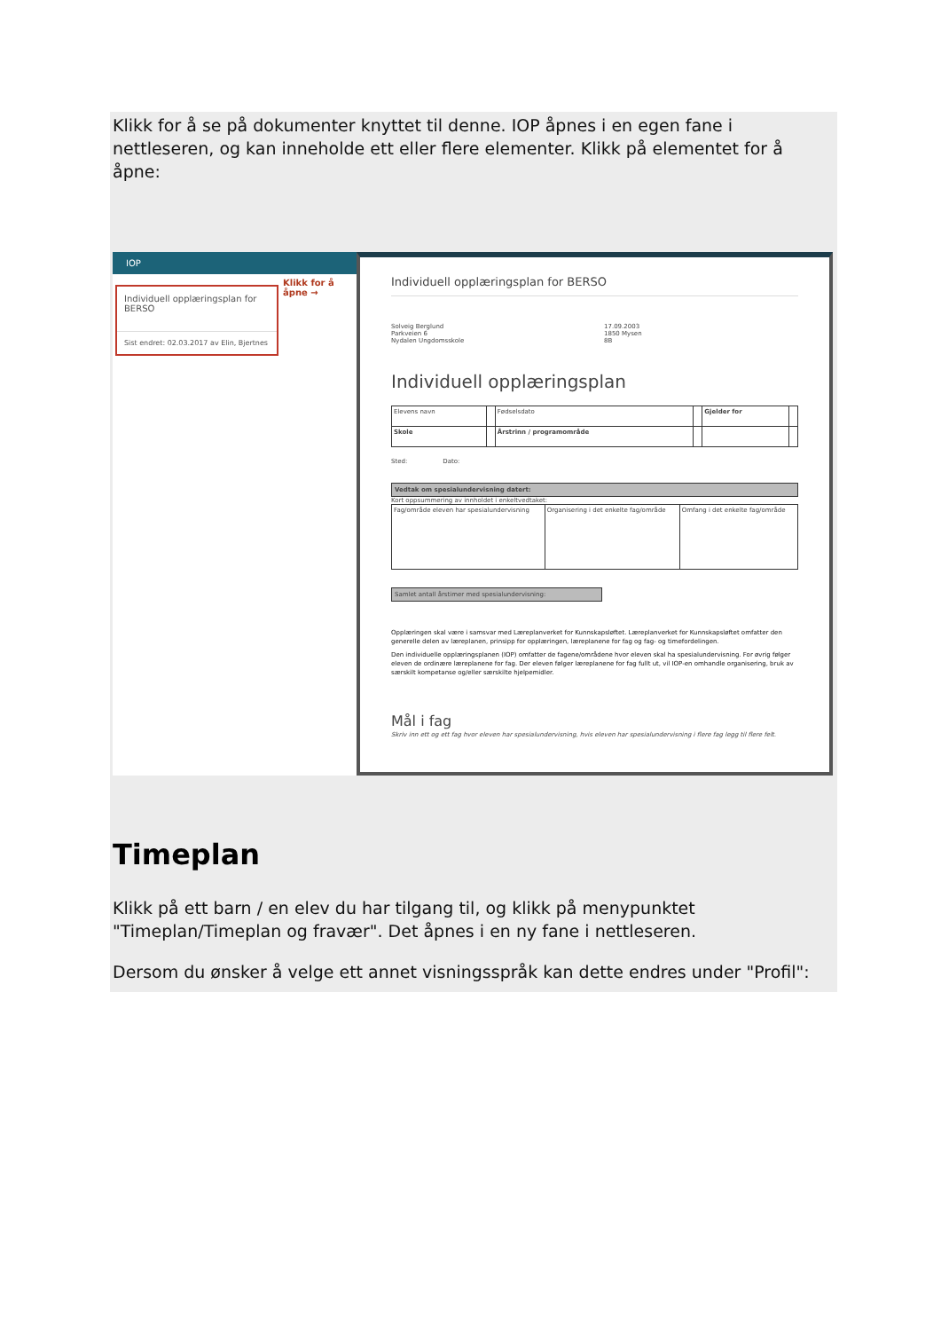Klikk for å se på dokumenter knyttet til denne. IOP åpnes i en egen fane i nettleseren, og kan inneholde ett eller flere elementer. Klikk på elementet for å åpne:
IOP
Individuell opplæringsplan for BERSO
Sist endret: 02.03.2017 av Elin, Bjertnes
Klikk for å åpne →
Individuell opplæringsplan for BERSO
Solveig Berglund
Parkveien 6
Nydalen Ungdomsskole
17.09.2003
1850 Mysen
8B
Individuell opplæringsplan
| Elevens navn | | Fødselsdato | | Gjelder for | |
| Skole | | Årstrinn / programområde | | | |
Sted: Dato:
Vedtak om spesialundervisning datert:
Kort oppsummering av innholdet i enkeltvedtaket:
| Fag/område eleven har spesialundervisning | Organisering i det enkelte fag/område | Omfang i det enkelte fag/område |
Samlet antall årstimer med spesialundervisning:
Opplæringen skal være i samsvar med Læreplanverket for Kunnskapsløftet. Læreplanverket for Kunnskapsløftet omfatter den generelle delen av læreplanen, prinsipp for opplæringen, læreplanene for fag og fag- og timefordelingen.
Den individuelle opplæringsplanen (IOP) omfatter de fagene/områdene hvor eleven skal ha spesialundervisning. For øvrig følger eleven de ordinære læreplanene for fag. Der eleven følger læreplanene for fag fullt ut, vil IOP-en omhandle organisering, bruk av særskilt kompetanse og/eller særskilte hjelpemidler.
Mål i fag
Skriv inn ett og ett fag hvor eleven har spesialundervisning, hvis eleven har spesialundervisning i flere fag legg til flere felt.
Timeplan
Klikk på ett barn / en elev du har tilgang til, og klikk på menypunktet "Timeplan/Timeplan og fravær". Det åpnes i en ny fane i nettleseren.
Dersom du ønsker å velge ett annet visningsspråk kan dette endres under "Profil":